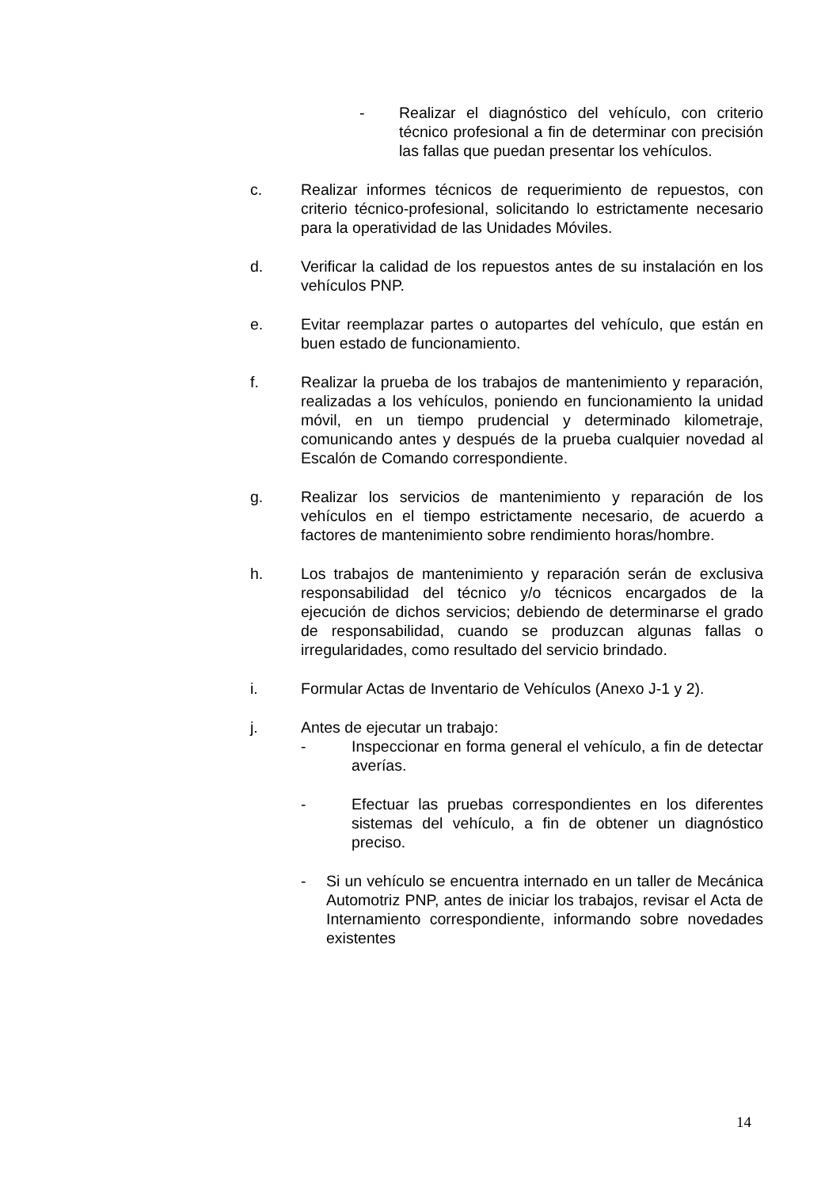- Realizar el diagnóstico del vehículo, con criterio técnico profesional a fin de determinar con precisión las fallas que puedan presentar los vehículos.
c. Realizar informes técnicos de requerimiento de repuestos, con criterio técnico-profesional, solicitando lo estrictamente necesario para la operatividad de las Unidades Móviles.
d. Verificar la calidad de los repuestos antes de su instalación en los vehículos PNP.
e. Evitar reemplazar partes o autopartes del vehículo, que están en buen estado de funcionamiento.
f. Realizar la prueba de los trabajos de mantenimiento y reparación, realizadas a los vehículos, poniendo en funcionamiento la unidad móvil, en un tiempo prudencial y determinado kilometraje, comunicando antes y después de la prueba cualquier novedad al Escalón de Comando correspondiente.
g. Realizar los servicios de mantenimiento y reparación de los vehículos en el tiempo estrictamente necesario, de acuerdo a factores de mantenimiento sobre rendimiento horas/hombre.
h. Los trabajos de mantenimiento y reparación serán de exclusiva responsabilidad del técnico y/o técnicos encargados de la ejecución de dichos servicios; debiendo de determinarse el grado de responsabilidad, cuando se produzcan algunas fallas o irregularidades, como resultado del servicio brindado.
i. Formular Actas de Inventario de Vehículos (Anexo J-1 y 2).
j. Antes de ejecutar un trabajo:
- Inspeccionar en forma general el vehículo, a fin de detectar averías.
- Efectuar las pruebas correspondientes en los diferentes sistemas del vehículo, a fin de obtener un diagnóstico preciso.
- Si un vehículo se encuentra internado en un taller de Mecánica Automotriz PNP, antes de iniciar los trabajos, revisar el Acta de Internamiento correspondiente, informando sobre novedades existentes
14